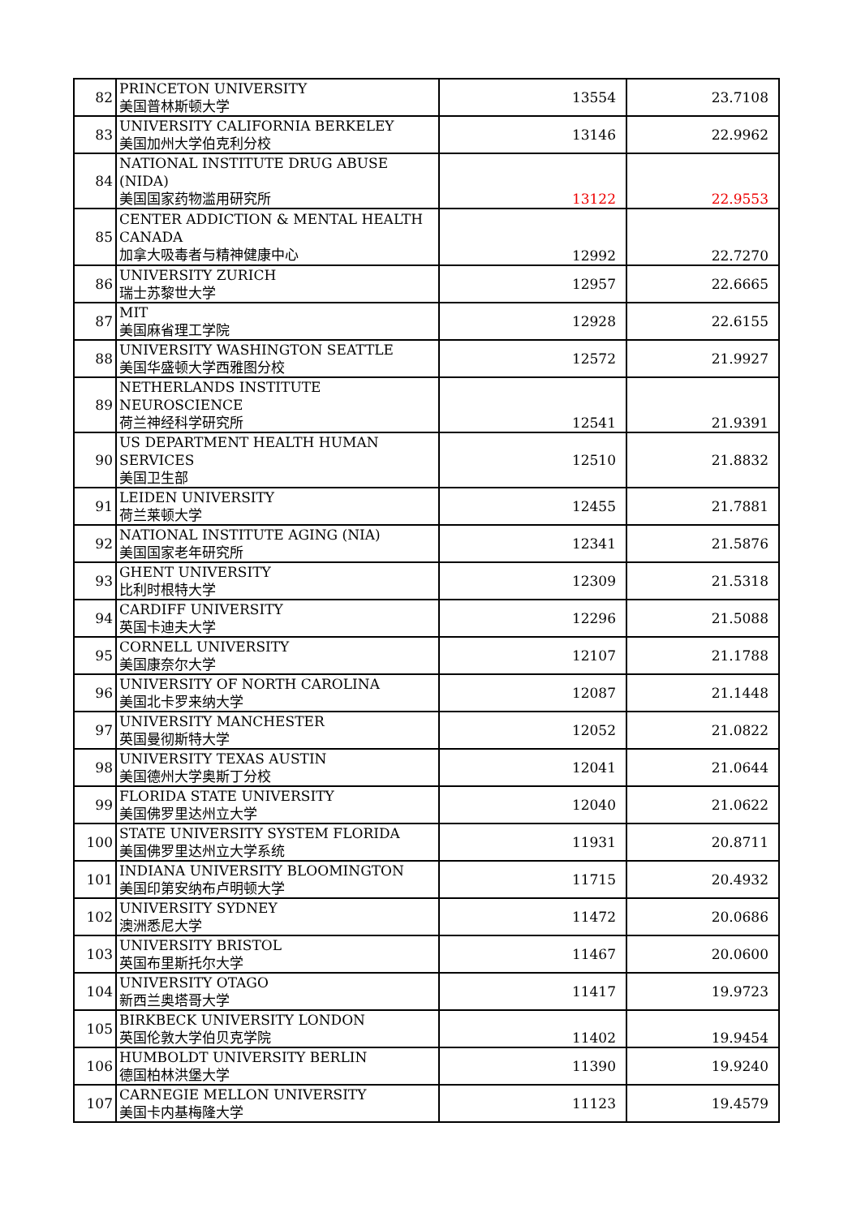| 82 | PRINCETON UNIVERSITY 美国普林斯顿大学 | 13554 | 23.7108 |
| 83 | UNIVERSITY CALIFORNIA BERKELEY 美国加州大学伯克利分校 | 13146 | 22.9962 |
| 84 | NATIONAL INSTITUTE DRUG ABUSE (NIDA) 美国国家药物滥用研究所 | 13122 | 22.9553 |
| 85 | CENTER ADDICTION & MENTAL HEALTH CANADA 加拿大吸毒者与精神健康中心 | 12992 | 22.7270 |
| 86 | UNIVERSITY ZURICH 瑞士苏黎世大学 | 12957 | 22.6665 |
| 87 | MIT 美国麻省理工学院 | 12928 | 22.6155 |
| 88 | UNIVERSITY WASHINGTON SEATTLE 美国华盛顿大学西雅图分校 | 12572 | 21.9927 |
| 89 | NETHERLANDS INSTITUTE NEUROSCIENCE 荷兰神经科学研究所 | 12541 | 21.9391 |
| 90 | US DEPARTMENT HEALTH HUMAN SERVICES 美国卫生部 | 12510 | 21.8832 |
| 91 | LEIDEN UNIVERSITY 荷兰莱顿大学 | 12455 | 21.7881 |
| 92 | NATIONAL INSTITUTE AGING (NIA) 美国国家老年研究所 | 12341 | 21.5876 |
| 93 | GHENT UNIVERSITY 比利时根特大学 | 12309 | 21.5318 |
| 94 | CARDIFF UNIVERSITY 英国卡迪夫大学 | 12296 | 21.5088 |
| 95 | CORNELL UNIVERSITY 美国康奈尔大学 | 12107 | 21.1788 |
| 96 | UNIVERSITY OF NORTH CAROLINA 美国北卡罗来纳大学 | 12087 | 21.1448 |
| 97 | UNIVERSITY MANCHESTER 英国曼彻斯特大学 | 12052 | 21.0822 |
| 98 | UNIVERSITY TEXAS AUSTIN 美国德州大学奥斯丁分校 | 12041 | 21.0644 |
| 99 | FLORIDA STATE UNIVERSITY 美国佛罗里达州立大学 | 12040 | 21.0622 |
| 100 | STATE UNIVERSITY SYSTEM FLORIDA 美国佛罗里达州立大学系统 | 11931 | 20.8711 |
| 101 | INDIANA UNIVERSITY BLOOMINGTON 美国印第安纳布卢明顿大学 | 11715 | 20.4932 |
| 102 | UNIVERSITY SYDNEY 澳洲悉尼大学 | 11472 | 20.0686 |
| 103 | UNIVERSITY BRISTOL 英国布里斯托尔大学 | 11467 | 20.0600 |
| 104 | UNIVERSITY OTAGO 新西兰奥塔哥大学 | 11417 | 19.9723 |
| 105 | BIRKBECK UNIVERSITY LONDON 英国伦敦大学伯贝克学院 | 11402 | 19.9454 |
| 106 | HUMBOLDT UNIVERSITY BERLIN 德国柏林洪堡大学 | 11390 | 19.9240 |
| 107 | CARNEGIE MELLON UNIVERSITY 美国卡内基梅隆大学 | 11123 | 19.4579 |